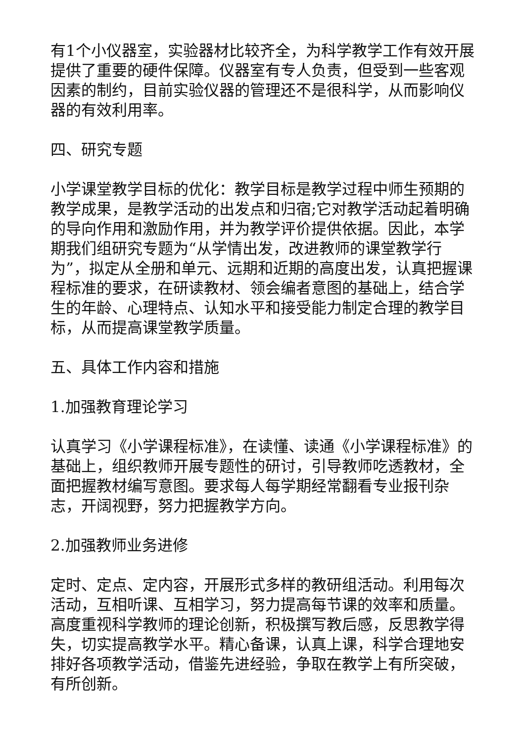有1个小仪器室，实验器材比较齐全，为科学教学工作有效开展提供了重要的硬件保障。仪器室有专人负责，但受到一些客观因素的制约，目前实验仪器的管理还不是很科学，从而影响仪器的有效利用率。
四、研究专题
小学课堂教学目标的优化：教学目标是教学过程中师生预期的教学成果，是教学活动的出发点和归宿;它对教学活动起着明确的导向作用和激励作用，并为教学评价提供依据。因此，本学期我们组研究专题为“从学情出发，改进教师的课堂教学行为”，拟定从全册和单元、远期和近期的高度出发，认真把握课程标准的要求，在研读教材、领会编者意图的基础上，结合学生的年龄、心理特点、认知水平和接受能力制定合理的教学目标，从而提高课堂教学质量。
五、具体工作内容和措施
1.加强教育理论学习
认真学习《小学课程标准》，在读懂、读通《小学课程标准》的基础上，组织教师开展专题性的研讨，引导教师吃透教材，全面把握教材编写意图。要求每人每学期经常翻看专业报刊杂志，开阔视野，努力把握教学方向。
2.加强教师业务进修
定时、定点、定内容，开展形式多样的教研组活动。利用每次活动，互相听课、互相学习，努力提高每节课的效率和质量。高度重视科学教师的理论创新，积极撰写教后感，反思教学得失，切实提高教学水平。精心备课，认真上课，科学合理地安排好各项教学活动，借鉴先进经验，争取在教学上有所突破，有所创新。